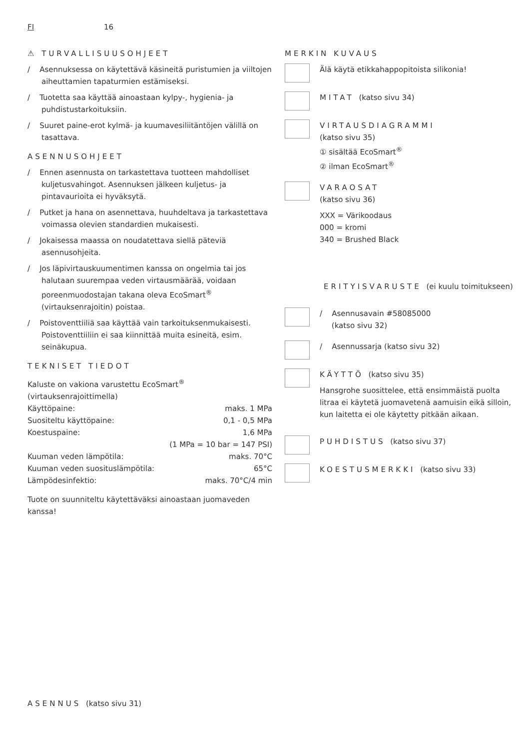FI 16
⚠ TURVALLISUUSOHJEET
/ Asennuksessa on käytettävä käsineitä puristumien ja viiltojen aiheuttamien tapaturmien estämiseksi.
/ Tuotetta saa käyttää ainoastaan kylpy-, hygienia- ja puhdistustarkoituksiin.
/ Suuret paine-erot kylmä- ja kuumavesiliitäntöjen välillä on tasattava.
ASENNUSOHJEET
/ Ennen asennusta on tarkastettava tuotteen mahdolliset kuljetusvahingot. Asennuksen jälkeen kuljetus- ja pintavaurioita ei hyväksytä.
/ Putket ja hana on asennettava, huuhdeltava ja tarkastettava voimassa olevien standardien mukaisesti.
/ Jokaisessa maassa on noudatettava siellä päteviä asennusohjeita.
/ Jos läpivirtauskuumentimen kanssa on ongelmia tai jos halutaan suurempaa veden virtausmäärää, voidaan poreenmuodostajan takana oleva EcoSmart<sup>®</sup> (virtauksenrajoitin) poistaa.
/ Poistoventtiiliä saa käyttää vain tarkoituksenmukaisesti. Poistoventtiiliin ei saa kiinnittää muita esineitä, esim. seinäkupua.
TEKNISET TIEDOT
Kaluste on vakiona varustettu EcoSmart<sup>®</sup> (virtauksenrajoittimella)
| Käyttöpaine: | maks. 1 MPa |
| Suositeltu käyttöpaine: | 0,1 - 0,5 MPa |
| Koestuspaine: | 1,6 MPa |
| | (1 MPa = 10 bar = 147 PSI) |
| Kuuman veden lämpötila: | maks. 70°C |
| Kuuman veden suosituslämpötila: | 65°C |
| Lämpödesinfektio: | maks. 70°C/4 min |
Tuote on suunniteltu käytettäväksi ainoastaan juomaveden kanssa!
MERKIN KUVAUS
Älä käytä etikkahappopitoista silikonia!
MITAT (katso sivu 34)
VIRTAUSDIAGRAMMI
(katso sivu 35)
① sisältää EcoSmart<sup>®</sup>
② ilman EcoSmart<sup>®</sup>
VARAOSAT
(katso sivu 36)
XXX = Värikoodaus
000 = kromi
340 = Brushed Black
ERITYISVARUSTE (ei kuulu toimitukseen)
/ Asennusavain #58085000
(katso sivu 32)
/ Asennussarja (katso sivu 32)
KÄYTTÖ (katso sivu 35)
Hansgrohe suosittelee, että ensimmäistä puolta litraa ei käytetä juomavetenä aamuisin eikä silloin, kun laitetta ei ole käytetty pitkään aikaan.
PUHDISTUS (katso sivu 37)
KOESTUSMERKKI (katso sivu 33)
ASENNUS (katso sivu 31)